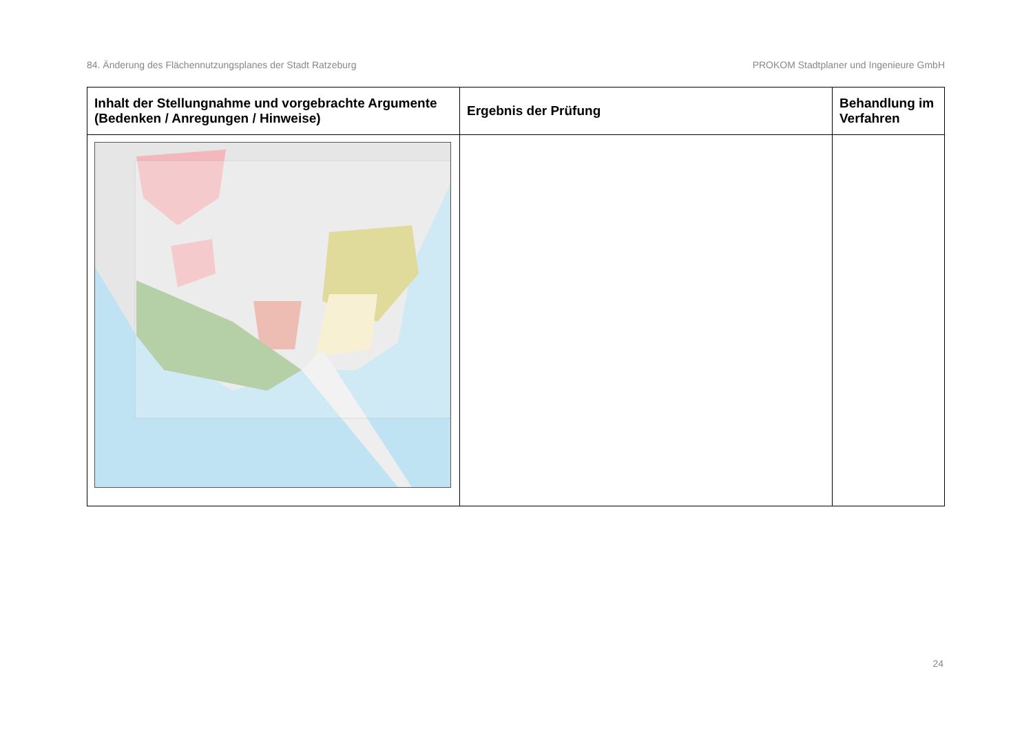84. Änderung des Flächennutzungsplanes der Stadt Ratzeburg PROKOM Stadtplaner und Ingenieure GmbH
| Inhalt der Stellungnahme und vorgebrachte Argumente (Bedenken / Anregungen / Hinweise) | Ergebnis der Prüfung | Behandlung im Verfahren |
| --- | --- | --- |
24